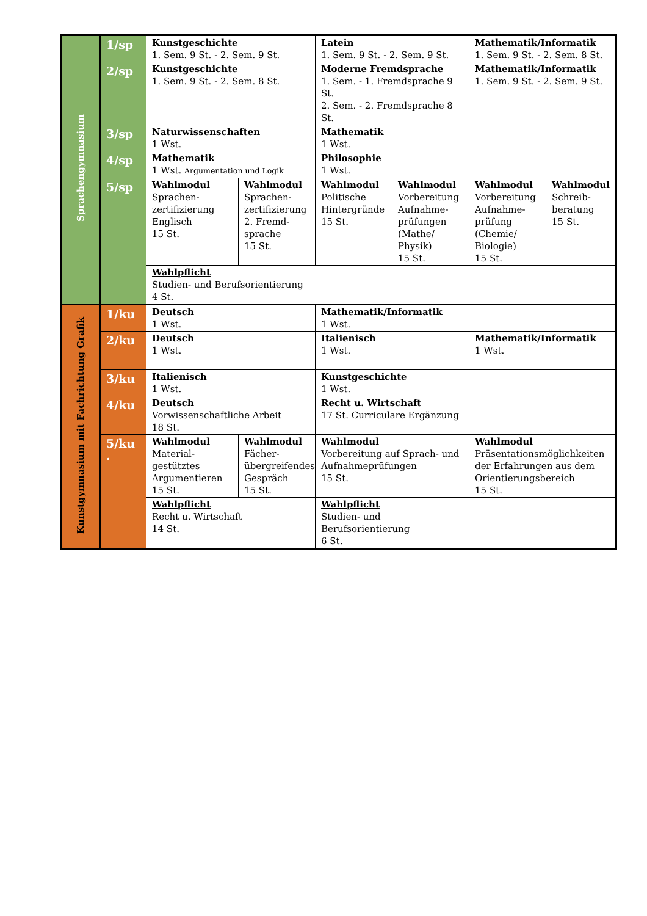| Sprachengymnasium | 1/sp | Kunstgeschichte 1. Sem. 9 St. - 2. Sem. 9 St. | | Latein 1. Sem. 9 St. - 2. Sem. 9 St. | | Mathematik/Informatik 1. Sem. 9 St. - 2. Sem. 8 St. | |
| | 2/sp | Kunstgeschichte 1. Sem. 9 St. - 2. Sem. 8 St. | | Moderne Fremdsprache 1. Sem. - 1. Fremdsprache 9 St. 2. Sem. - 2. Fremdsprache 8 St. | | Mathematik/Informatik 1. Sem. 9 St. - 2. Sem. 9 St. | |
| | 3/sp | Naturwissenschaften 1 Wst. | | Mathematik 1 Wst. | | | |
| | 4/sp | Mathematik 1 Wst. Argumentation und Logik | | Philosophie 1 Wst. | | | |
| | 5/sp | Wahlmodul Sprachen- zertifizierung Englisch 15 St. | Wahlmodul Sprachen- zertifizierung 2. Fremd- sprache 15 St. | Wahlmodul Politische Hintergründe 15 St. | Wahlmodul Vorbereitung Aufnahme- prüfungen (Mathe/ Physik) 15 St. | Wahlmodul Vorbereitung Aufnahme- prüfung (Chemie/ Biologie) 15 St. | Wahlmodul Schreib- beratung 15 St. |
| | | Wahlpflicht Studien- und Berufsorientierung 4 St. | | | | | |
| Kunstgymnasium mit Fachrichtung Grafik | 1/ku | Deutsch 1 Wst. | | Mathematik/Informatik 1 Wst. | | | |
| | 2/ku | Deutsch 1 Wst. | | Italienisch 1 Wst. | | Mathematik/Informatik 1 Wst. | |
| | 3/ku | Italienisch 1 Wst. | | Kunstgeschichte 1 Wst. | | | |
| | 4/ku | Deutsch Vorwissenschaftliche Arbeit 18 St. | | Recht u. Wirtschaft 17 St. Curriculare Ergänzung | | | |
| | 5/ku . | Wahlmodul Material- gestütztes Argumentieren 15 St. | Wahlmodul Fächer- übergreifendes Gespräch 15 St. | Wahlmodul Vorbereitung auf Sprach- und Aufnahmeprüfungen 15 St. | | Wahlmodul Präsentationsmöglichkeiten der Erfahrungen aus dem Orientierungsbereich 15 St. | |
| | | Wahlpflicht Recht u. Wirtschaft 14 St. | | Wahlpflicht Studien- und Berufsorientierung 6 St. | | | |